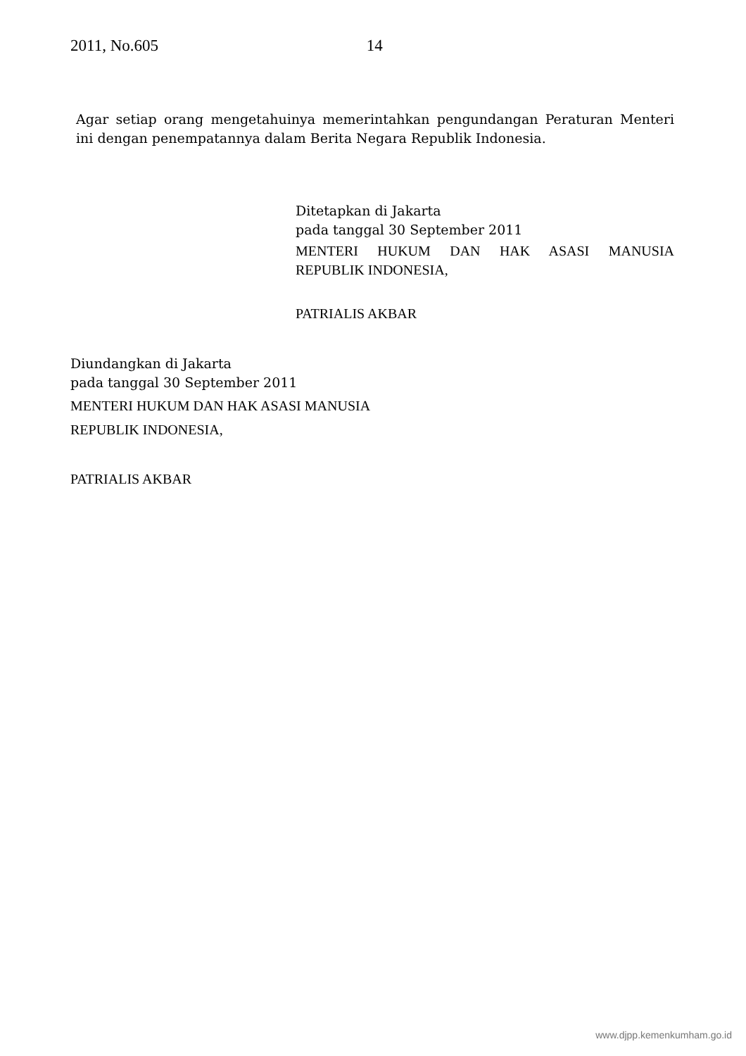2011, No.605 14
Agar setiap orang mengetahuinya memerintahkan pengundangan Peraturan Menteri ini dengan penempatannya dalam Berita Negara Republik Indonesia.
Ditetapkan di Jakarta
pada tanggal 30 September 2011
MENTERI HUKUM DAN HAK ASASI MANUSIA
REPUBLIK INDONESIA,
PATRIALIS AKBAR
Diundangkan di Jakarta
pada tanggal 30 September 2011
MENTERI HUKUM DAN HAK ASASI MANUSIA
REPUBLIK INDONESIA,
PATRIALIS AKBAR
www.djpp.kemenkumham.go.id